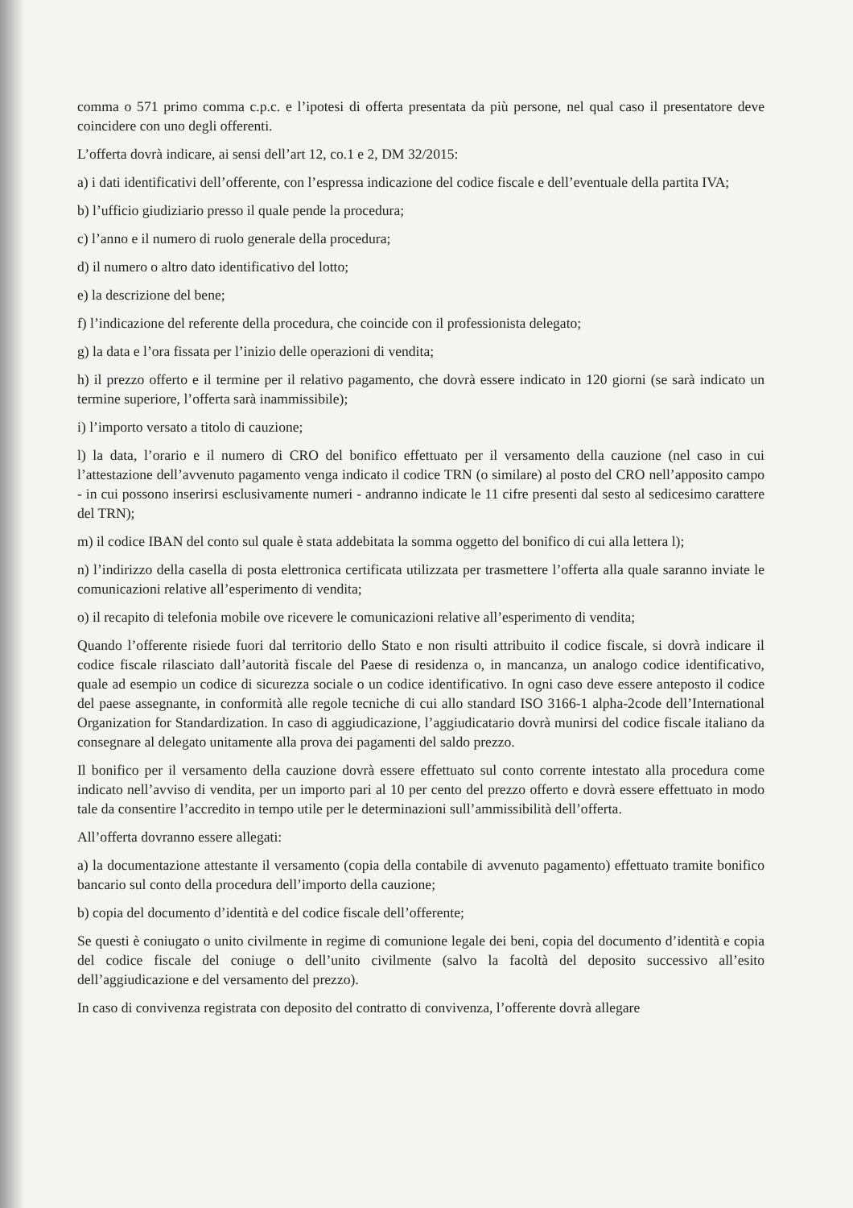comma o 571 primo comma c.p.c. e l’ipotesi di offerta presentata da più persone, nel qual caso il presentatore deve coincidere con uno degli offerenti.
L’offerta dovrà indicare, ai sensi dell’art 12, co.1 e 2, DM 32/2015:
a) i dati identificativi dell’offerente, con l’espressa indicazione del codice fiscale e dell’eventuale della partita IVA;
b) l’ufficio giudiziario presso il quale pende la procedura;
c) l’anno e il numero di ruolo generale della procedura;
d) il numero o altro dato identificativo del lotto;
e) la descrizione del bene;
f) l’indicazione del referente della procedura, che coincide con il professionista delegato;
g) la data e l’ora fissata per l’inizio delle operazioni di vendita;
h) il prezzo offerto e il termine per il relativo pagamento, che dovrà essere indicato in 120 giorni (se sarà indicato un termine superiore, l’offerta sarà inammissibile);
i) l’importo versato a titolo di cauzione;
l) la data, l’orario e il numero di CRO del bonifico effettuato per il versamento della cauzione (nel caso in cui l’attestazione dell’avvenuto pagamento venga indicato il codice TRN (o similare) al posto del CRO nell’apposito campo - in cui possono inserirsi esclusivamente numeri - andranno indicate le 11 cifre presenti dal sesto al sedicesimo carattere del TRN);
m) il codice IBAN del conto sul quale è stata addebitata la somma oggetto del bonifico di cui alla lettera l);
n) l’indirizzo della casella di posta elettronica certificata utilizzata per trasmettere l’offerta alla quale saranno inviate le comunicazioni relative all’esperimento di vendita;
o) il recapito di telefonia mobile ove ricevere le comunicazioni relative all’esperimento di vendita;
Quando l’offerente risiede fuori dal territorio dello Stato e non risulti attribuito il codice fiscale, si dovrà indicare il codice fiscale rilasciato dall’autorità fiscale del Paese di residenza o, in mancanza, un analogo codice identificativo, quale ad esempio un codice di sicurezza sociale o un codice identificativo. In ogni caso deve essere anteposto il codice del paese assegnante, in conformità alle regole tecniche di cui allo standard ISO 3166-1 alpha-2code dell’International Organization for Standardization. In caso di aggiudicazione, l’aggiudicatario dovrà munirsi del codice fiscale italiano da consegnare al delegato unitamente alla prova dei pagamenti del saldo prezzo.
Il bonifico per il versamento della cauzione dovrà essere effettuato sul conto corrente intestato alla procedura come indicato nell’avviso di vendita, per un importo pari al 10 per cento del prezzo offerto e dovrà essere effettuato in modo tale da consentire l’accredito in tempo utile per le determinazioni sull’ammissibilità dell’offerta.
All’offerta dovranno essere allegati:
a) la documentazione attestante il versamento (copia della contabile di avvenuto pagamento) effettuato tramite bonifico bancario sul conto della procedura dell’importo della cauzione;
b) copia del documento d’identità e del codice fiscale dell’offerente;
Se questi è coniugato o unito civilmente in regime di comunione legale dei beni, copia del documento d’identità e copia del codice fiscale del coniuge o dell’unito civilmente (salvo la facoltà del deposito successivo all’esito dell’aggiudicazione e del versamento del prezzo).
In caso di convivenza registrata con deposito del contratto di convivenza, l’offerente dovrà allegare